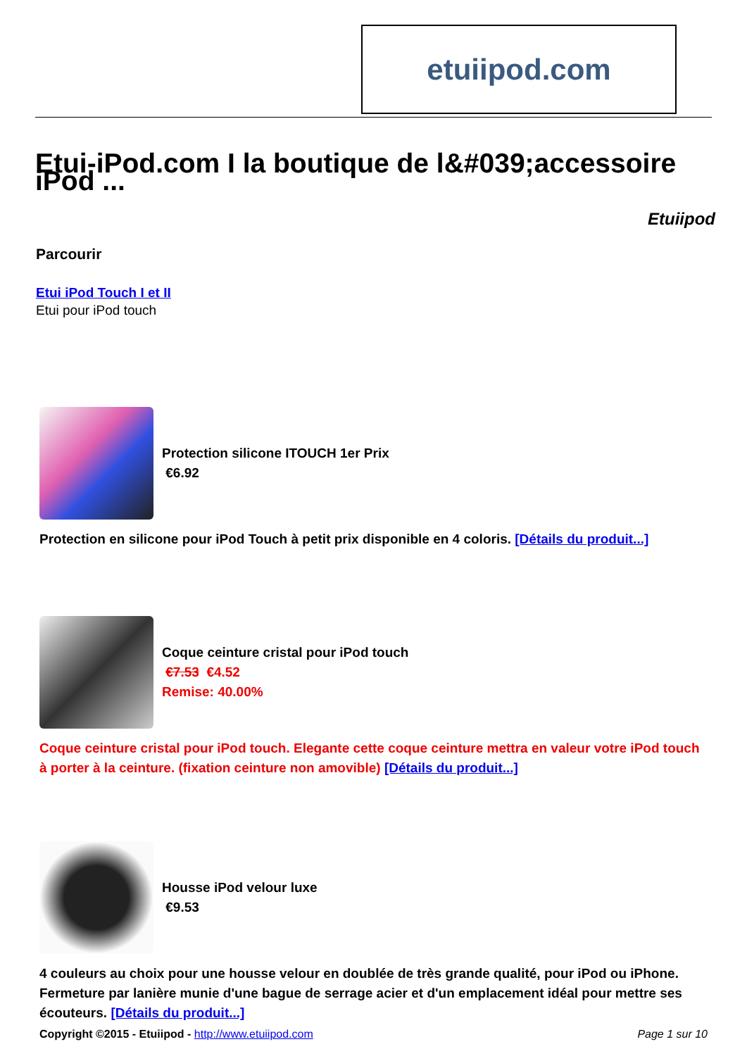etuiipod.com
Etui-iPod.com I la boutique de l&#039;accessoire iPod ...
Etuiipod
Parcourir
Etui iPod Touch I et II
Etui pour iPod touch
Protection silicone ITOUCH 1er Prix
€6.92
Protection en silicone pour iPod Touch à petit prix disponible en 4 coloris. [Détails du produit...]
Coque ceinture cristal pour iPod touch
€7.53 €4.52
Remise: 40.00%
Coque ceinture cristal pour iPod touch. Elegante cette coque ceinture mettra en valeur votre iPod touch à porter à la ceinture. (fixation ceinture non amovible) [Détails du produit...]
Housse iPod velour luxe
€9.53
4 couleurs au choix pour une housse velour en doublée de très grande qualité, pour iPod ou iPhone. Fermeture par lanière munie d'une bague de serrage acier et d'un emplacement idéal pour mettre ses écouteurs. [Détails du produit...]
Copyright ©2015 - Etuiipod - http://www.etuiipod.com Page 1 sur 10